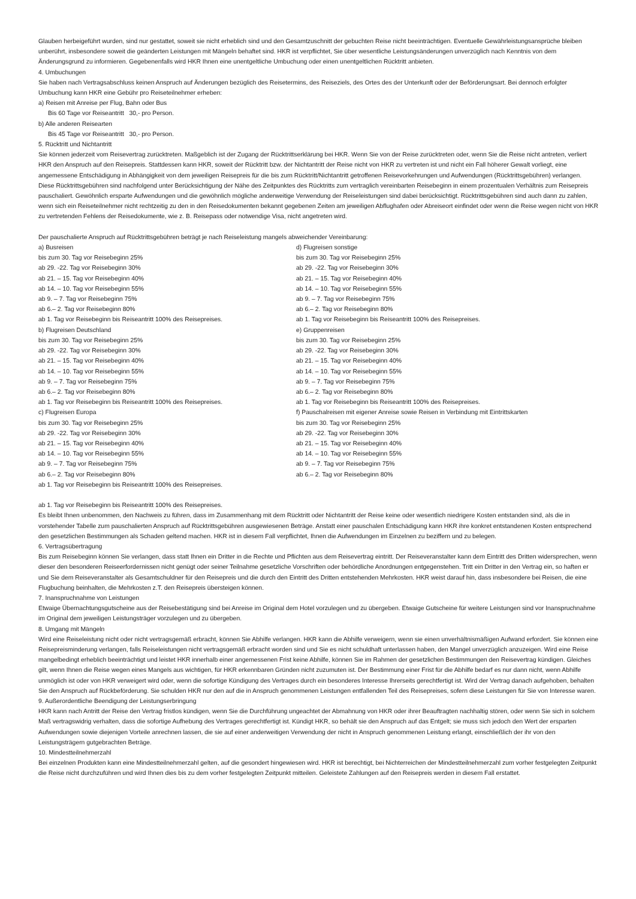Glauben herbeigeführt wurden, sind nur gestattet, soweit sie nicht erheblich sind und den Gesamtzuschnitt der gebuchten Reise nicht beeinträchtigen. Eventuelle Gewährleistungs­ansprüche bleiben unberührt, insbesondere soweit die geänderten Leistungen mit Mängeln behaftet sind. HKR ist verpflichtet, Sie über wesentliche Leistungsänderungen unverzüg­lich nach Kenntnis von dem Änderungsgrund zu informieren. Gegebenenfalls wird HKR Ihnen eine unentgeltliche Umbuchung oder einen unentgeltlichen Rücktritt anbieten.
4. Umbuchungen
Sie haben nach Vertragsabschluss keinen Anspruch auf Änderungen bezüglich des Reisetermins, des Reiseziels, des Ortes des der Unterkunft oder der Beförderungsart. Bei dennoch erfolgter Umbuchung kann HKR eine Gebühr pro Reiseteilnehmer erheben:
a) Reisen mit Anreise per Flug, Bahn oder Bus
Bis 60 Tage vor Reiseantritt 30,- pro Person.
b) Alle anderen Reisearten
Bis 45 Tage vor Reiseantritt 30,- pro Person.
5. Rücktritt und Nichtantritt
Sie können jederzeit vom Reisevertrag zurücktreten. Maßgeblich ist der Zugang der Rücktrittserklärung bei HKR. Wenn Sie von der Reise zurücktreten oder, wenn Sie die Reise nicht antreten, verliert HKR den Anspruch auf den Reisepreis. Stattdessen kann HKR, soweit der Rücktritt bzw. der Nichtantritt der Reise nicht von HKR zu vertreten ist und nicht ein Fall höherer Gewalt vorliegt, eine angemessene Entschädigung in Abhängigkeit von dem jeweiligen Reisepreis für die bis zum Rücktritt/Nichtantritt getroffenen Reisevorkehrungen und Aufwendungen (Rücktrittsgebühren) verlangen. Diese Rücktrittsgebühren sind nachfolgend unter Berücksichtigung der Nähe des Zeitpunktes des Rücktritts zum vertraglich verein­barten Reisebeginn in einem prozentualen Verhältnis zum Reisepreis pauschaliert. Gewöhnlich ersparte Aufwendungen und die gewöhnlich mögliche anderweitige Verwendung der Reiseleistungen sind dabei berücksichtigt. Rücktrittsgebühren sind auch dann zu zahlen, wenn sich ein Reiseteilnehmer nicht rechtzeitig zu den in den Reisedokumenten bekannt gegebenen Zeiten am jeweiligen Abflughafen oder Abreiseort einfindet oder wenn die Reise wegen nicht von HKR zu vertretenden Fehlens der Reisedokumente, wie z. B. Reisepass oder notwendige Visa, nicht angetreten wird.
Der pauschalierte Anspruch auf Rücktrittsgebühren beträgt je nach Reiseleistung mangels abweichender Vereinbarung:
a) Busreisen
bis zum 30. Tag vor Reisebeginn 25%
ab 29. -22. Tag vor Reisebeginn 30%
ab 21. – 15. Tag vor Reisebeginn 40%
ab 14. – 10. Tag vor Reisebeginn 55%
ab 9. – 7. Tag vor Reisebeginn 75%
ab 6.– 2. Tag vor Reisebeginn 80%
ab 1. Tag vor Reisebeginn bis Reiseantritt 100% des Reisepreises.
b) Flugreisen Deutschland
bis zum 30. Tag vor Reisebeginn 25%
ab 29. -22. Tag vor Reisebeginn 30%
ab 21. – 15. Tag vor Reisebeginn 40%
ab 14. – 10. Tag vor Reisebeginn 55%
ab 9. – 7. Tag vor Reisebeginn 75%
ab 6.– 2. Tag vor Reisebeginn 80%
ab 1. Tag vor Reisebeginn bis Reiseantritt 100% des Reisepreises.
c) Flugreisen Europa
bis zum 30. Tag vor Reisebeginn 25%
ab 29. -22. Tag vor Reisebeginn 30%
ab 21. – 15. Tag vor Reisebeginn 40%
ab 14. – 10. Tag vor Reisebeginn 55%
ab 9. – 7. Tag vor Reisebeginn 75%
ab 6.– 2. Tag vor Reisebeginn 80%
ab 1. Tag vor Reisebeginn bis Reiseantritt 100% des Reisepreises.
d) Flugreisen sonstige
bis zum 30. Tag vor Reisebeginn 25%
ab 29. -22. Tag vor Reisebeginn 30%
ab 21. – 15. Tag vor Reisebeginn 40%
ab 14. – 10. Tag vor Reisebeginn 55%
ab 9. – 7. Tag vor Reisebeginn 75%
ab 6.– 2. Tag vor Reisebeginn 80%
ab 1. Tag vor Reisebeginn bis Reiseantritt 100% des Reisepreises.
e) Gruppenreisen
bis zum 30. Tag vor Reisebeginn 25%
ab 29. -22. Tag vor Reisebeginn 30%
ab 21. – 15. Tag vor Reisebeginn 40%
ab 14. – 10. Tag vor Reisebeginn 55%
ab 9. – 7. Tag vor Reisebeginn 75%
ab 6.– 2. Tag vor Reisebeginn 80%
ab 1. Tag vor Reisebeginn bis Reiseantritt 100% des Reisepreises.
f) Pauschalreisen mit eigener Anreise sowie Reisen in Verbindung mit Eintrittskarten
bis zum 30. Tag vor Reisebeginn 25%
ab 29. -22. Tag vor Reisebeginn 30%
ab 21. – 15. Tag vor Reisebeginn 40%
ab 14. – 10. Tag vor Reisebeginn 55%
ab 9. – 7. Tag vor Reisebeginn 75%
ab 6.– 2. Tag vor Reisebeginn 80%
ab 1. Tag vor Reisebeginn bis Reiseantritt 100% des Reisepreises.
Es bleibt Ihnen unbenommen, den Nachweis zu führen, dass im Zusammenhang mit dem Rücktritt oder Nichtantritt der Reise keine oder wesentlich niedrigere Kosten entstanden sind, als die in vorstehender Tabelle zum pauschalierten Anspruch auf Rücktrittsgebühren ausgewiesenen Beträge. Anstatt einer pauschalen Entschädigung kann HKR ihre konkret entstandenen Kosten entsprechend den gesetzlichen Bestimmungen als Schaden geltend machen. HKR ist in diesem Fall verpflichtet, Ihnen die Aufwendungen im Einzelnen zu beziffern und zu belegen.
6. Vertragsübertragung
Bis zum Reisebeginn können Sie verlangen, dass statt Ihnen ein Dritter in die Rechte und Pflichten aus dem Reisevertrag eintritt. Der Reiseveranstalter kann dem Eintritt des Dritten widersprechen, wenn dieser den besonderen Reiseerfordernissen nicht genügt oder seiner Teilnahme gesetzliche Vorschriften oder behördliche Anordnungen entgegenstehen. Tritt ein Dritter in den Vertrag ein, so haften er und Sie dem Reiseveranstalter als Gesamtschuldner für den Reisepreis und die durch den Eintritt des Dritten entstehenden Mehrkosten. HKR weist darauf hin, dass insbesondere bei Reisen, die eine Flugbuchung beinhalten, die Mehrkosten z.T. den Reisepreis übersteigen können.
7. Inanspruchnahme von Leistungen
Etwaige Übernachtungsgutscheine aus der Reisebestätigung sind bei Anreise im Original dem Hotel vorzulegen und zu übergeben. Etwaige Gutscheine für weitere Leistungen sind vor Inanspruchnahme im Original dem jeweiligen Leistungsträger vorzulegen und zu übergeben.
8. Umgang mit Mängeln
Wird eine Reiseleistung nicht oder nicht vertragsgemäß erbracht, können Sie Abhilfe verlangen. HKR kann die Abhilfe verweigern, wenn sie einen unverhältnismäßigen Aufwand er­fordert. Sie können eine Reisepreisminderung verlangen, falls Reiseleistungen nicht vertragsgemäß erbracht worden sind und Sie es nicht schuldhaft unterlassen haben, den Mangel unverzüglich anzuzeigen. Wird eine Reise mangelbedingt erheblich beeinträchtigt und leistet HKR innerhalb einer angemessenen Frist keine Abhilfe, können Sie im Rahmen der gesetzlichen Bestimmungen den Reisevertrag kündigen. Gleiches gilt, wenn Ihnen die Reise wegen eines Mangels aus wichtigen, für HKR erkennbaren Gründen nicht zuzumuten ist. Der Bestimmung einer Frist für die Abhilfe bedarf es nur dann nicht, wenn Abhilfe unmöglich ist oder von HKR verweigert wird oder, wenn die sofortige Kündigung des Vertrages durch ein besonderes Interesse Ihrerseits gerechtfertigt ist. Wird der Vertrag danach aufgehoben, behalten Sie den Anspruch auf Rückbeförderung. Sie schulden HKR nur den auf die in Anspruch genommenen Leistungen entfallenden Teil des Reisepreises, sofern diese Leistungen für Sie von Interesse waren.
9. Außerordentliche Beendigung der Leistungserbringung
HKR kann nach Antritt der Reise den Vertrag fristlos kündigen, wenn Sie die Durchführung ungeachtet der Abmahnung von HKR oder ihrer Beauftragten nachhaltig stören, oder wenn Sie sich in solchem Maß vertragswidrig verhalten, dass die sofortige Aufhebung des Vertrages gerechtfertigt ist. Kündigt HKR, so behält sie den Anspruch auf das Entgelt; sie muss sich jedoch den Wert der ersparten Aufwendungen sowie diejenigen Vorteile anrechnen lassen, die sie auf einer anderweitigen Verwendung der nicht in Anspruch genomme­nen Leistung erlangt, einschließlich der ihr von den Leistungsträgern gutgebrachten Beträge.
10. Mindestteilnehmerzahl
Bei einzelnen Produkten kann eine Mindestteilnehmerzahl gelten, auf die gesondert hingewiesen wird. HKR ist berechtigt, bei Nichterreichen der Mindestteilnehmerzahl zum vorher festgelegten Zeitpunkt die Reise nicht durchzuführen und wird Ihnen dies bis zu dem vorher festgelegten Zeitpunkt mitteilen. Geleistete Zahlungen auf den Reisepreis werden in diesem Fall erstattet.